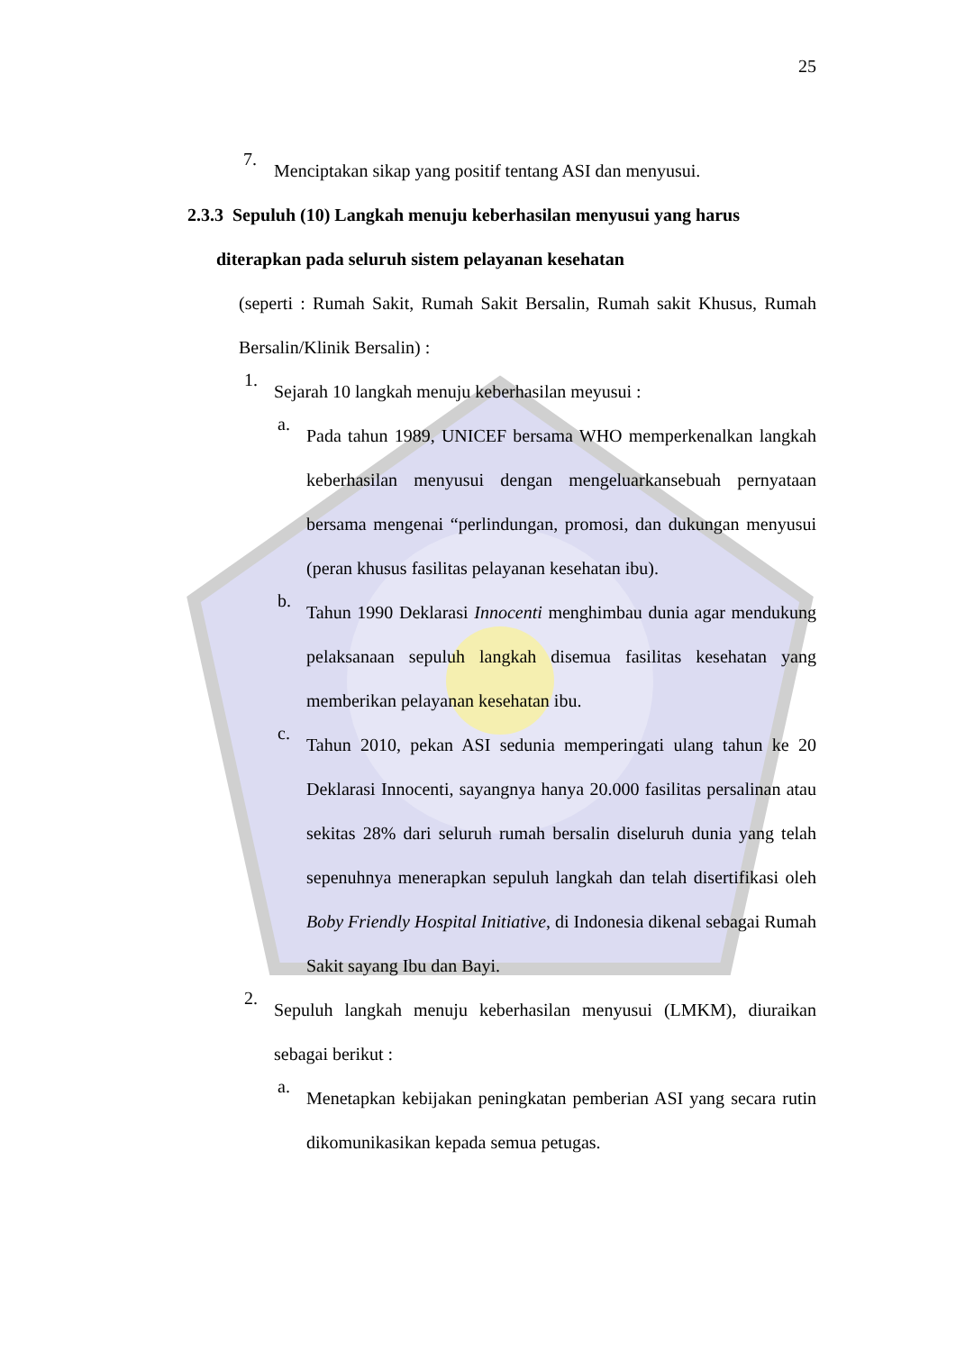25
7. Menciptakan sikap yang positif tentang ASI dan menyusui.
2.3.3 Sepuluh (10) Langkah menuju keberhasilan menyusui yang harus
diterapkan pada seluruh sistem pelayanan kesehatan
(seperti : Rumah Sakit, Rumah Sakit Bersalin, Rumah sakit Khusus, Rumah Bersalin/Klinik Bersalin) :
1. Sejarah 10 langkah menuju keberhasilan meyusui :
a. Pada tahun 1989, UNICEF bersama WHO memperkenalkan langkah keberhasilan menyusui dengan mengeluarkansebuah pernyataan bersama mengenai “perlindungan, promosi, dan dukungan menyusui (peran khusus fasilitas pelayanan kesehatan ibu).
b. Tahun 1990 Deklarasi Innocenti menghimbau dunia agar mendukung pelaksanaan sepuluh langkah disemua fasilitas kesehatan yang memberikan pelayanan kesehatan ibu.
c. Tahun 2010, pekan ASI sedunia memperingati ulang tahun ke 20 Deklarasi Innocenti, sayangnya hanya 20.000 fasilitas persalinan atau sekitas 28% dari seluruh rumah bersalin diseluruh dunia yang telah sepenuhnya menerapkan sepuluh langkah dan telah disertifikasi oleh Boby Friendly Hospital Initiative, di Indonesia dikenal sebagai Rumah Sakit sayang Ibu dan Bayi.
2. Sepuluh langkah menuju keberhasilan menyusui (LMKM), diuraikan sebagai berikut :
a. Menetapkan kebijakan peningkatan pemberian ASI yang secara rutin dikomunikasikan kepada semua petugas.